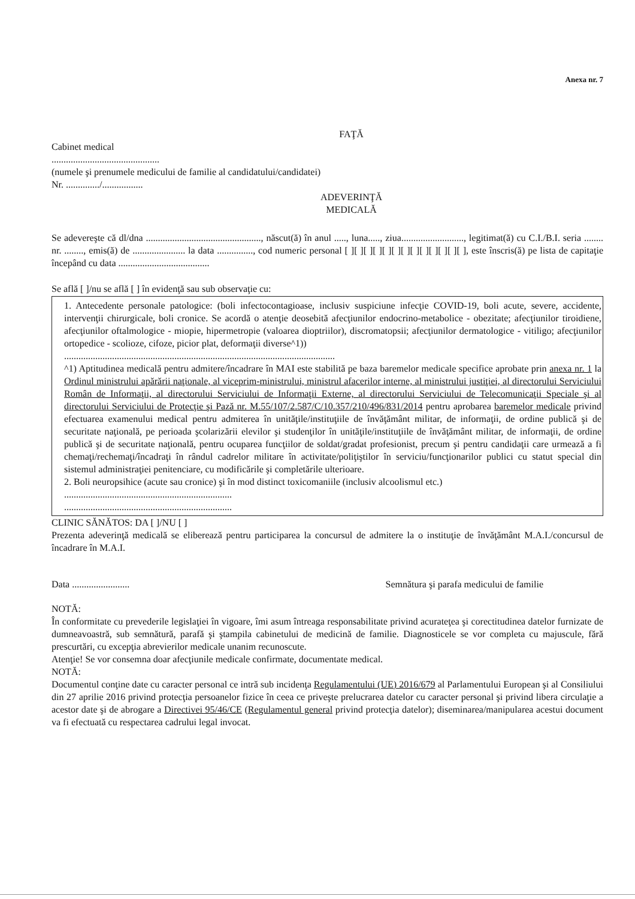Anexa nr. 7
FAŢĂ
Cabinet medical
.............................................
(numele şi prenumele medicului de familie al candidatului/candidatei)
Nr. ............../.................
ADEVERINŢĂ
MEDICALĂ
Se adevereşte că dl/dna ................................................, născut(ă) în anul ....., luna....., ziua.........................., legitimat(ă) cu C.I./B.I. seria ........ nr. ........, emis(ă) de ...................... la data ..............., cod numeric personal [ ][ ][ ][ ][ ][ ][ ][ ][ ][ ][ ][ ][ ], este înscris(ă) pe lista de capitaţie începând cu data ......................................
Se află [ ]/nu se află [ ] în evidenţă sau sub observaţie cu:
1. Antecedente personale patologice: (boli infectocontagioase, inclusiv suspiciune infecţie COVID-19, boli acute, severe, accidente, intervenţii chirurgicale, boli cronice. Se acordă o atenţie deosebită afecţiunilor endocrino-metabolice - obezitate; afecţiunilor tiroidiene, afecţiunilor oftalmologice - miopie, hipermetropie (valoarea dioptriilor), discromatopsii; afecţiunilor dermatologice - vitiligo; afecţiunilor ortopedice - scolioze, cifoze, picior plat, deformaţii diverse^1))
.................................................................................................................
^1) Aptitudinea medicală pentru admitere/încadrare în MAI este stabilită pe baza baremelor medicale specifice aprobate prin anexa nr. 1 la Ordinul ministrului apărării naţionale, al viceprim-ministrului, ministrul afacerilor interne, al ministrului justiţiei, al directorului Serviciului Român de Informaţii, al directorului Serviciului de Informaţii Externe, al directorului Serviciului de Telecomunicaţii Speciale şi al directorului Serviciului de Protecţie şi Pază nr. M.55/107/2.587/C/10.357/210/496/831/2014 pentru aprobarea baremelor medicale privind efectuarea examenului medical pentru admiterea în unităţile/instituţiile de învăţământ militar, de informaţii, de ordine publică şi de securitate naţională, pe perioada şcolarizării elevilor şi studenţilor în unităţile/instituţiile de învăţământ militar, de informaţii, de ordine publică şi de securitate naţională, pentru ocuparea funcţiilor de soldat/gradat profesionist, precum şi pentru candidaţii care urmează a fi chemaţi/rechemaţi/încadraţi în rândul cadrelor militare în activitate/poliţiştilor în serviciu/funcţionarilor publici cu statut special din sistemul administraţiei penitenciare, cu modificările şi completările ulterioare.
2. Boli neuropsihice (acute sau cronice) şi în mod distinct toxicomaniile (inclusiv alcoolismul etc.)
......................................................................
......................................................................
CLINIC SĂNĂTOS: DA [ ]/NU [ ]
Prezenta adeverinţă medicală se eliberează pentru participarea la concursul de admitere la o instituţie de învăţământ M.A.I./concursul de încadrare în M.A.I.
Data ........................ Semnătura şi parafa medicului de familie
NOTĂ:
În conformitate cu prevederile legislaţiei în vigoare, îmi asum întreaga responsabilitate privind acurateţea şi corectitudinea datelor furnizate de dumneavoastră, sub semnătură, parafă şi ştampila cabinetului de medicină de familie. Diagnosticele se vor completa cu majuscule, fără prescurtări, cu excepţia abrevierilor medicale unanim recunoscute.
Atenţie! Se vor consemna doar afecţiunile medicale confirmate, documentate medical.
NOTĂ:
Documentul conţine date cu caracter personal ce intră sub incidenţa Regulamentului (UE) 2016/679 al Parlamentului European şi al Consiliului din 27 aprilie 2016 privind protecţia persoanelor fizice în ceea ce priveşte prelucrarea datelor cu caracter personal şi privind libera circulaţie a acestor date şi de abrogare a Directivei 95/46/CE (Regulamentul general privind protecţia datelor); diseminarea/manipularea acestui document va fi efectuată cu respectarea cadrului legal invocat.